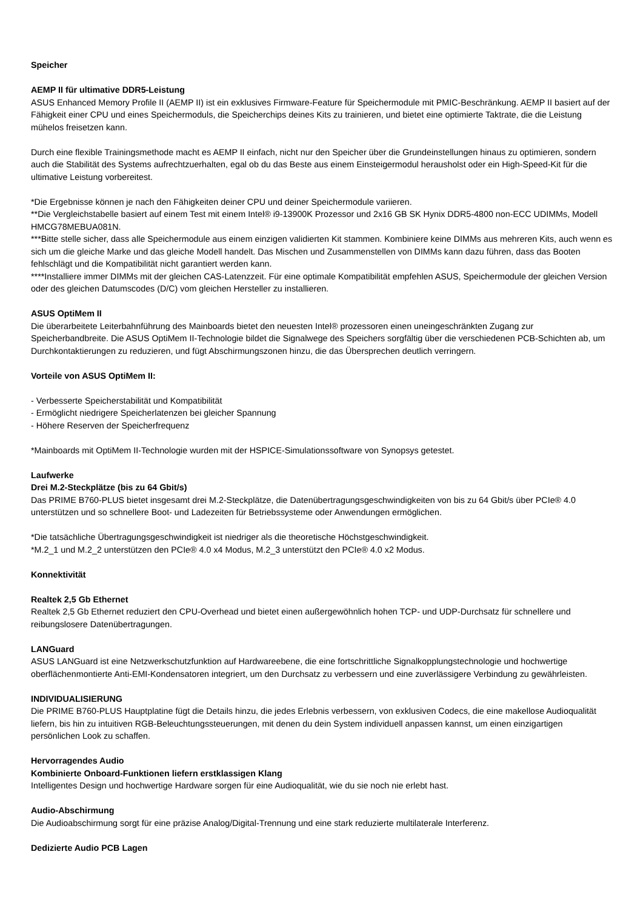Speicher
AEMP II für ultimative DDR5-Leistung
ASUS Enhanced Memory Profile II (AEMP II) ist ein exklusives Firmware-Feature für Speichermodule mit PMIC-Beschränkung. AEMP II basiert auf der Fähigkeit einer CPU und eines Speichermoduls, die Speicherchips deines Kits zu trainieren, und bietet eine optimierte Taktrate, die die Leistung mühelos freisetzen kann.
Durch eine flexible Trainingsmethode macht es AEMP II einfach, nicht nur den Speicher über die Grundeinstellungen hinaus zu optimieren, sondern auch die Stabilität des Systems aufrechtzuerhalten, egal ob du das Beste aus einem Einsteigermodul herausholst oder ein High-Speed-Kit für die ultimative Leistung vorbereitest.
*Die Ergebnisse können je nach den Fähigkeiten deiner CPU und deiner Speichermodule variieren.
**Die Vergleichstabelle basiert auf einem Test mit einem Intel® i9-13900K Prozessor und 2x16 GB SK Hynix DDR5-4800 non-ECC UDIMMs, Modell HMCG78MEBUA081N.
***Bitte stelle sicher, dass alle Speichermodule aus einem einzigen validierten Kit stammen. Kombiniere keine DIMMs aus mehreren Kits, auch wenn es sich um die gleiche Marke und das gleiche Modell handelt. Das Mischen und Zusammenstellen von DIMMs kann dazu führen, dass das Booten fehlschlägt und die Kompatibilität nicht garantiert werden kann.
****Installiere immer DIMMs mit der gleichen CAS-Latenzzeit. Für eine optimale Kompatibilität empfehlen ASUS, Speichermodule der gleichen Version oder des gleichen Datumscodes (D/C) vom gleichen Hersteller zu installieren.
ASUS OptiMem II
Die überarbeitete Leiterbahnführung des Mainboards bietet den neuesten Intel® prozessoren einen uneingeschränkten Zugang zur Speicherbandbreite. Die ASUS OptiMem II-Technologie bildet die Signalwege des Speichers sorgfältig über die verschiedenen PCB-Schichten ab, um Durchkontaktierungen zu reduzieren, und fügt Abschirmungszonen hinzu, die das Übersprechen deutlich verringern.
Vorteile von ASUS OptiMem II:
- Verbesserte Speicherstabilität und Kompatibilität
- Ermöglicht niedrigere Speicherlatenzen bei gleicher Spannung
- Höhere Reserven der Speicherfrequenz
*Mainboards mit OptiMem II-Technologie wurden mit der HSPICE-Simulationssoftware von Synopsys getestet.
Laufwerke
Drei M.2-Steckplätze (bis zu 64 Gbit/s)
Das PRIME B760-PLUS bietet insgesamt drei M.2-Steckplätze, die Datenübertragungsgeschwindigkeiten von bis zu 64 Gbit/s über PCIe® 4.0 unterstützen und so schnellere Boot- und Ladezeiten für Betriebssysteme oder Anwendungen ermöglichen.
*Die tatsächliche Übertragungsgeschwindigkeit ist niedriger als die theoretische Höchstgeschwindigkeit.
*M.2_1 und M.2_2 unterstützen den PCIe® 4.0 x4 Modus, M.2_3 unterstützt den PCIe® 4.0 x2 Modus.
Konnektivität
Realtek 2,5 Gb Ethernet
Realtek 2,5 Gb Ethernet reduziert den CPU-Overhead und bietet einen außergewöhnlich hohen TCP- und UDP-Durchsatz für schnellere und reibungslosere Datenübertragungen.
LANGuard
ASUS LANGuard ist eine Netzwerkschutzfunktion auf Hardwareebene, die eine fortschrittliche Signalkopplungstechnologie und hochwertige oberflächenmontierte Anti-EMI-Kondensatoren integriert, um den Durchsatz zu verbessern und eine zuverlässigere Verbindung zu gewährleisten.
INDIVIDUALISIERUNG
Die PRIME B760-PLUS Hauptplatine fügt die Details hinzu, die jedes Erlebnis verbessern, von exklusiven Codecs, die eine makellose Audioqualität liefern, bis hin zu intuitiven RGB-Beleuchtungssteuerungen, mit denen du dein System individuell anpassen kannst, um einen einzigartigen persönlichen Look zu schaffen.
Hervorragendes Audio
Kombinierte Onboard-Funktionen liefern erstklassigen Klang
Intelligentes Design und hochwertige Hardware sorgen für eine Audioqualität, wie du sie noch nie erlebt hast.
Audio-Abschirmung
Die Audioabschirmung sorgt für eine präzise Analog/Digital-Trennung und eine stark reduzierte multilaterale Interferenz.
Dedizierte Audio PCB Lagen